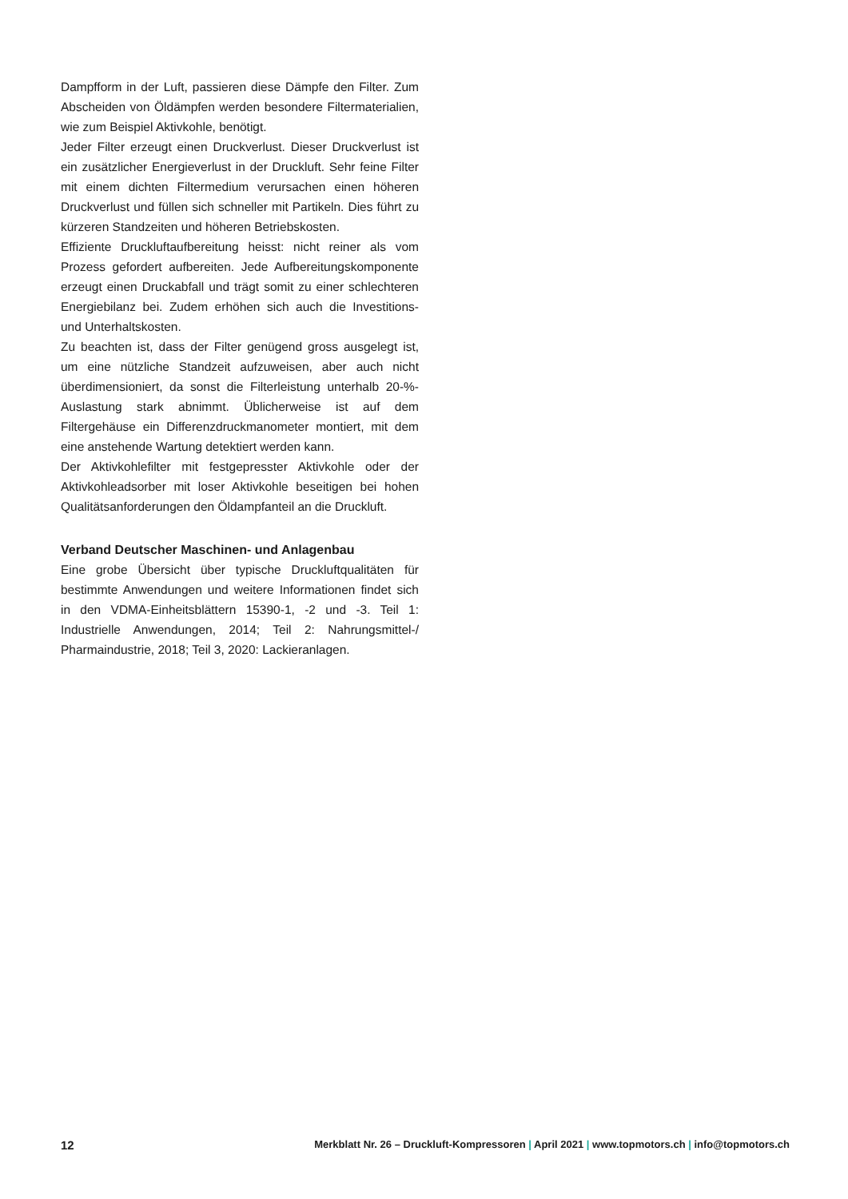Dampfform in der Luft, passieren diese Dämpfe den Filter. Zum Abscheiden von Öldämpfen werden besondere Filtermaterialien, wie zum Beispiel Aktivkohle, benötigt.
Jeder Filter erzeugt einen Druckverlust. Dieser Druckverlust ist ein zusätzlicher Energieverlust in der Druckluft. Sehr feine Filter mit einem dichten Filtermedium verursachen einen höheren Druckverlust und füllen sich schneller mit Partikeln. Dies führt zu kürzeren Standzeiten und höheren Betriebskosten.
Effiziente Druckluftaufbereitung heisst: nicht reiner als vom Prozess gefordert aufbereiten. Jede Aufbereitungskomponente erzeugt einen Druckabfall und trägt somit zu einer schlechteren Energiebilanz bei. Zudem erhöhen sich auch die Investitions- und Unterhaltskosten.
Zu beachten ist, dass der Filter genügend gross ausgelegt ist, um eine nützliche Standzeit aufzuweisen, aber auch nicht überdimensioniert, da sonst die Filterleistung unterhalb 20-%-Auslastung stark abnimmt. Üblicherweise ist auf dem Filtergehäuse ein Differenzdruckmanometer montiert, mit dem eine anstehende Wartung detektiert werden kann.
Der Aktivkohlefilter mit festgepresster Aktivkohle oder der Aktivkohleadsorber mit loser Aktivkohle beseitigen bei hohen Qualitätsanforderungen den Öldampfanteil an die Druckluft.
Verband Deutscher Maschinen- und Anlagenbau
Eine grobe Übersicht über typische Druckluftqualitäten für bestimmte Anwendungen und weitere Informationen findet sich in den VDMA-Einheitsblättern 15390-1, -2 und -3. Teil 1: Industrielle Anwendungen, 2014; Teil 2: Nahrungsmittel-/ Pharmaindustrie, 2018; Teil 3, 2020: Lackieranlagen.
12 Merkblatt Nr. 26 – Druckluft-Kompressoren | April 2021 | www.topmotors.ch | info@topmotors.ch